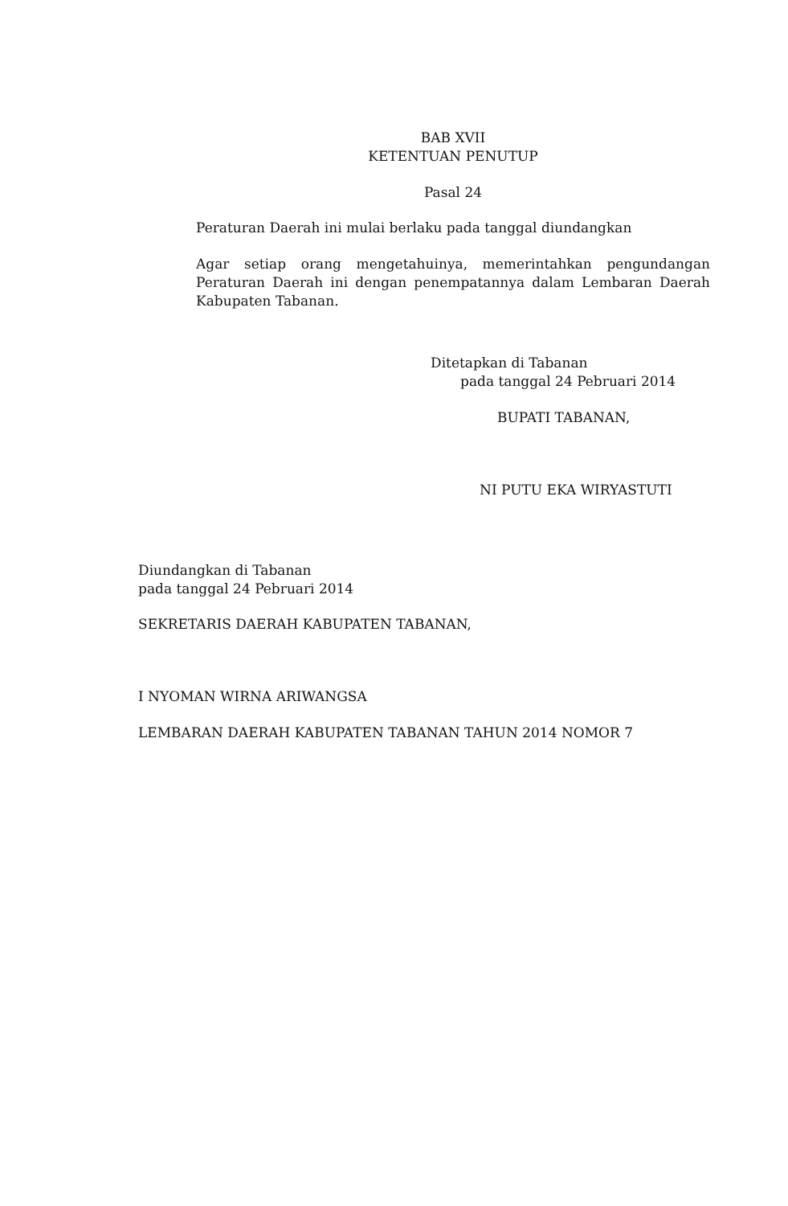BAB XVII
KETENTUAN PENUTUP
Pasal 24
Peraturan Daerah ini mulai berlaku pada tanggal diundangkan
Agar setiap orang mengetahuinya, memerintahkan pengundangan Peraturan Daerah ini dengan penempatannya dalam Lembaran Daerah Kabupaten Tabanan.
Ditetapkan di Tabanan
pada tanggal 24 Pebruari 2014
BUPATI TABANAN,
NI PUTU EKA WIRYASTUTI
Diundangkan di Tabanan
pada tanggal 24 Pebruari 2014
SEKRETARIS DAERAH KABUPATEN TABANAN,
I NYOMAN WIRNA ARIWANGSA
LEMBARAN DAERAH KABUPATEN TABANAN TAHUN 2014 NOMOR 7